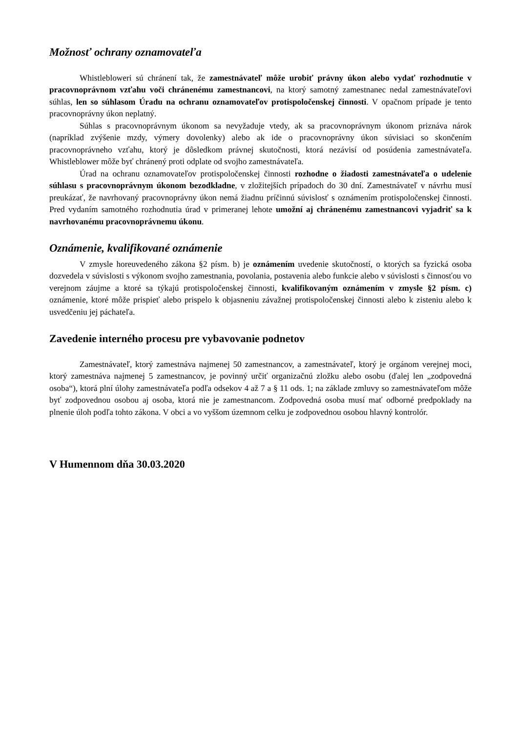Možnosť ochrany oznamovateľa
Whistlebloweri sú chránení tak, že zamestnávateľ môže urobiť právny úkon alebo vydať rozhodnutie v pracovnoprávnom vzťahu voči chránenému zamestnancovi, na ktorý samotný zamestnanec nedal zamestnávateľovi súhlas, len so súhlasom Úradu na ochranu oznamovateľov protispoločenskej činnosti. V opačnom prípade je tento pracovnoprávny úkon neplatný.
Súhlas s pracovnoprávnym úkonom sa nevyžaduje vtedy, ak sa pracovnoprávnym úkonom priznáva nárok (napríklad zvýšenie mzdy, výmery dovolenky) alebo ak ide o pracovnoprávny úkon súvisiaci so skončením pracovnoprávneho vzťahu, ktorý je dôsledkom právnej skutočnosti, ktorá nezávisí od posúdenia zamestnávateľa. Whistleblower môže byť chránený proti odplate od svojho zamestnávateľa.
Úrad na ochranu oznamovateľov protispoločenskej činnosti rozhodne o žiadosti zamestnávateľa o udelenie súhlasu s pracovnoprávnym úkonom bezodkladne, v zložitejších prípadoch do 30 dní. Zamestnávateľ v návrhu musí preukázať, že navrhovaný pracovnoprávny úkon nemá žiadnu príčinnú súvislosť s oznámením protispoločenskej činnosti. Pred vydaním samotného rozhodnutia úrad v primeranej lehote umožní aj chránenému zamestnancovi vyjadriť sa k navrhovanému pracovnoprávnemu úkonu.
Oznámenie, kvalifikované oznámenie
V zmysle horeuvedeného zákona §2 písm. b) je oznámením uvedenie skutočností, o ktorých sa fyzická osoba dozvedela v súvislosti s výkonom svojho zamestnania, povolania, postavenia alebo funkcie alebo v súvislosti s činnosťou vo verejnom záujme a ktoré sa týkajú protispoločenskej činnosti, kvalifikovaným oznámením v zmysle §2 písm. c) oznámenie, ktoré môže prispieť alebo prispelo k objasneniu závažnej protispoločenskej činnosti alebo k zisteniu alebo k usvedčeniu jej páchateľa.
Zavedenie interného procesu pre vybavovanie podnetov
Zamestnávateľ, ktorý zamestnáva najmenej 50 zamestnancov, a zamestnávateľ, ktorý je orgánom verejnej moci, ktorý zamestnáva najmenej 5 zamestnancov, je povinný určiť organizačnú zložku alebo osobu (ďalej len „zodpovedná osoba“), ktorá plní úlohy zamestnávateľa podľa odsekov 4 až 7 a § 11 ods. 1; na základe zmluvy so zamestnávateľom môže byť zodpovednou osobou aj osoba, ktorá nie je zamestnancom. Zodpovedná osoba musí mať odborné predpoklady na plnenie úloh podľa tohto zákona. V obci a vo vyššom územnom celku je zodpovednou osobou hlavný kontrolór.
V Humennom dňa 30.03.2020